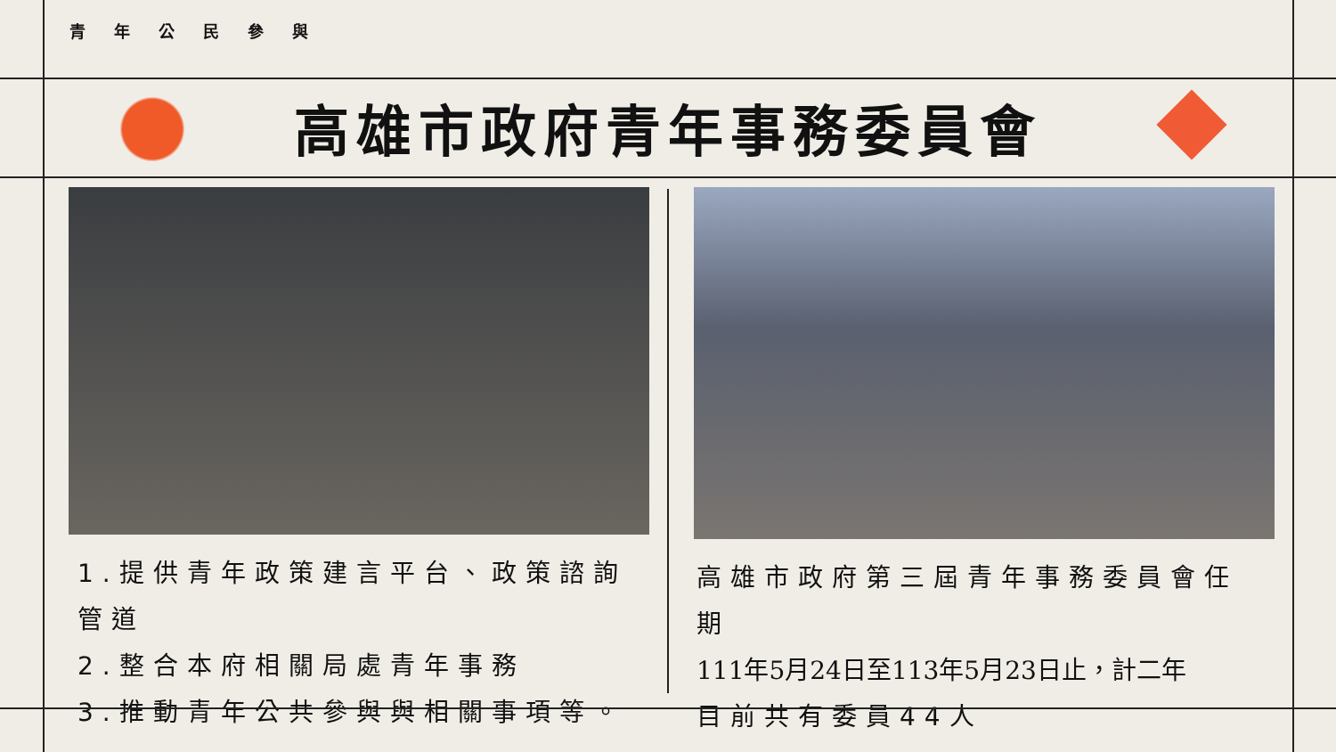青年公民參與
高雄市政府青年事務委員會
1.提供青年政策建言平台、政策諮詢管道
2.整合本府相關局處青年事務
3.推動青年公共參與與相關事項等。
高雄市政府第三屆青年事務委員會任期
111年5月24日至113年5月23日止，計二年
目前共有委員44人